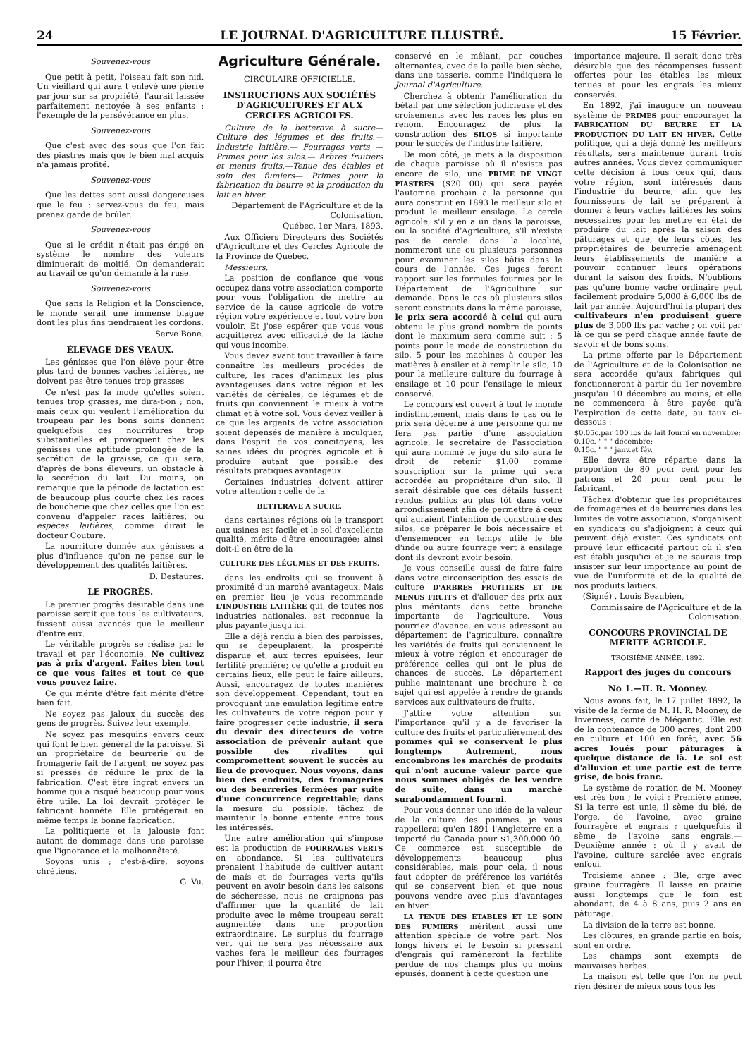24 LE JOURNAL D'AGRICULTURE ILLUSTRÉ. 15 Février.
Souvenez-vous
Que petit à petit, l'oiseau fait son nid. Un vieillard qui aura t enlevé une pierre par jour sur sa propriété, l'aurait laissée parfaitement nettoyée à ses enfants ; l'exemple de la persévérance en plus.
Souvenez-vous
Que c'est avec des sous que l'on fait des piastres mais que le bien mal acquis n'a jamais profité.
Souvenez-vous
Que les dettes sont aussi dangereuses que le feu : servez-vous du feu, mais prenez garde de brûler.
Souvenez-vous
Que si le crédit n'était pas érigé en système le nombre des voleurs diminuerait de moitié. On demanderait au travail ce qu'on demande à la ruse.
Souvenez-vous
Que sans la Religion et la Conscience, le monde serait une immense blague dont les plus fins tiendraient les cordons.
Serve Bone.
ÉLEVAGE DES VEAUX.
Les génisses que l'on élève pour être plus tard de bonnes vaches laitières, ne doivent pas être tenues trop grasses
Ce n'est pas la mode qu'elles soient tenues trop grasses, me dira-t-on ; non, mais ceux qui veulent l'amélioration du troupeau par les bons soins donnent quelquefois des nourritures trop substantielles et provoquent chez les génisses une aptitude prolongée de la secrétion de la graisse, ce qui sera, d'après de bons éleveurs, un obstacle à la secrétion du lait. Du moins, on remarque que la période de lactation est de beaucoup plus courte chez les races de boucherie que chez celles que l'on est convenu d'appeler races laitières, ou espèces laitières, comme dirait le docteur Couture.
La nourriture donnée aux génisses a plus d'influence qu'on ne pense sur le développement des qualités laitières.
D. Destaures.
LE PROGRÈS.
Le premier progrès désirable dans une paroisse serait que tous les cultivateurs, fussent aussi avancés que le meilleur d'entre eux.
Le véritable progrès se réalise par le travail et par l'économie. Ne cultivez pas à prix d'argent. Faites bien tout ce que vous faites et tout ce que vous pouvez faire.
Ce qui mérite d'être fait mérite d'être bien fait.
Ne soyez pas jaloux du succès des gens de progrès. Suivez leur exemple.
Ne soyez pas mesquins envers ceux qui font le bien général de la paroisse. Si un propriétaire de beurrerie ou de fromagerie fait de l'argent, ne soyez pas si pressés de réduire le prix de la fabrication. C'est être ingrat envers un homme qui a risqué beaucoup pour vous être utile. La loi devrait protéger le fabricant honnête. Elle protégerait en même temps la bonne fabrication.
La politiquerie et la jalousie font autant de dommage dans une paroisse que l'ignorance et la malhonnêteté.
Soyons unis ; c'est-à-dire, soyons chrétiens.
G. Vu.
Agriculture Générale.
CIRCULAIRE OFFICIELLE.
INSTRUCTIONS AUX SOCIÉTÉS D'AGRICULTURES ET AUX CERCLES AGRICOLES.
Culture de la betterave à sucre—Culture des légumes et des fruits.—Industrie laitière.— Fourrages verts —Primes pour les silos.— Arbres fruitiers et menus fruits.—Tenue des étables et soin des fumiers— Primes pour la fabrication du beurre et la production du lait en hiver.
Département de l'Agriculture et de la Colonisation.
Québec, 1er Mars, 1893.
Aux Officiers Directeurs des Sociétés d'Agriculture et des Cercles Agricole de la Province de Québec.
Messieurs,
La position de confiance que vous occupez dans votre association comporte pour vous l'obligation de mettre au service de la cause agricole de votre région votre expérience et tout votre bon vouloir. Et j'ose espérer que vous vous acquitterez avec efficacité de la tâche qui vous incombe.
Vous devez avant tout travailler à faire connaître les meilleurs procédés de culture, les races d'animaux les plus avantageuses dans votre région et les variétés de céréales, de légumes et de fruits qui conviennent le mieux à votre climat et à votre sol. Vous devez veiller à ce que les argents de votre association soient dépensés de manière à inculquer, dans l'esprit de vos concitoyens, les saines idées du progrès agricole et à produire autant que possible des résultats pratiques avantageux.
Certaines industries doivent attirer votre attention : celle de la
BETTERAVE A SUCRE,
dans certaines régions où le transport aux usines est facile et le sol d'excellente qualité, mérite d'être encouragée; ainsi doit-il en être de la
CULTURE DES LÉGUMES ET DES FRUITS.
dans les endroits qui se trouvent à proximité d'un marché avantageux. Mais en premier lieu je vous recommande L'INDUSTRIE LAITIÈRE qui, de toutes nos industries nationales, est reconnue la plus payante jusqu'ici.
Elle a déjà rendu à bien des paroisses, qui se dépeuplaient, la prospérité disparue et, aux terres épuisées, leur fertilité première; ce qu'elle a produit en certains lieux, elle peut le faire ailleurs. Aussi, encouragez de toutes manières son développement. Cependant, tout en provoquant une émulation légitime entre les cultivateurs de votre région pour y faire progresser cette industrie, il sera du devoir des directeurs de votre association de prévenir autant que possible des rivalités qui compromettent souvent le succès au lieu de provoquer. Nous voyons, dans bien des endroits, des fromageries ou des beurreries fermées par suite d'une concurrence regrettable; dans la mesure du possible, tâchez de maintenir la bonne entente entre tous les intéressés.
Une autre amélioration qui s'impose est la production de FOURRAGES VERTS en abondance. Si les cultivateurs prenaient l'habitude de cultiver autant de maïs et de fourrages verts qu'ils peuvent en avoir besoin dans les saisons de sécheresse, nous ne craignons pas d'affirmer que la quantité de lait produite avec le même troupeau serait augmentée dans une proportion extraordinaire. Le surplus du fourrage vert qui ne sera pas nécessaire aux vaches fera le meilleur des fourrages pour l'hiver; il pourra être
conservé en le mêlant, par couches alternantes, avec de la paille bien sèche, dans une tasserie, comme l'indiquera le Journal d'Agriculture.
Cherchez à obtenir l'amélioration du bétail par une sélection judicieuse et des croisements avec les races les plus en renom. Encouragez de plus la construction des SILOS si importante pour le succès de l'industrie laitière.
De mon côté, je mets à la disposition de chaque paroisse où il n'existe pas encore de silo, une PRIME DE VINGT PIASTRES ($20 00) qui sera payée l'automne prochain à la personne qui aura construit en 1893 le meilleur silo et produit le meilleur ensilage. Le cercle agricole, s'il y en a un dans la paroisse, ou la société d'Agriculture, s'il n'existe pas de cercle dans la localité, nommeront une ou plusieurs personnes pour examiner les silos bâtis dans le cours de l'année. Ces juges feront rapport sur les formules fournies par le Département de l'Agriculture sur demande. Dans le cas où plusieurs silos seront construits dans la même paroisse, le prix sera accordé à celui qui aura obtenu le plus grand nombre de points dont le maximum sera comme suit : 5 points pour le mode de construction du silo, 5 pour les machines à couper les matières à ensiler et à remplir le silo, 10 pour la meilleure culture du fourrage à ensilage et 10 pour l'ensilage le mieux conservé.
Le concours est ouvert à tout le monde indistinctement, mais dans le cas où le prix sera décerné à une personne qui ne fera pas partie d'une association agricole, le secrétaire de l'association qui aura nommé le juge du silo aura le droit de retenir $1.00 comme souscription sur la prime qui sera accordée au propriétaire d'un silo. Il serait désirable que ces détails fussent rendus publics au plus tôt dans votre arrondissement afin de permettre à ceux qui auraient l'intention de construire des silos, de préparer le bois nécessaire et d'ensemencer en temps utile le blé d'inde ou autre fourrage vert à ensilage dont ils devront avoir besoin.
Je vous conseille aussi de faire faire dans votre circonscription des essais de culture D'ARBRES FRUITIERS ET DE MENUS FRUITS et d'allouer des prix aux plus méritants dans cette branche importante de l'agriculture. Vous pourriez d'avance, en vous adressant au département de l'agriculture, connaître les variétés de fruits qui conviennent le mieux à votre région et encourager de préférence celles qui ont le plus de chances de succès. Le département publie maintenant une brochure à ce sujet qui est appelée à rendre de grands services aux cultivateurs de fruits.
J'attire votre attention sur l'importance qu'il y a de favoriser la culture des fruits et particulièrement des pommes qui se conservent le plus longtemps Autrement, nous encombrons les marchés de produits qui n'ont aucune valeur parce que nous sommes obligés de les vendre de suite, dans un marché surabondamment fourni.
Pour vous donner une idée de la valeur de la culture des pommes, je vous rappellerai qu'en 1891 l'Angleterre en a importé du Canada pour $1,300,000 00. Ce commerce est susceptible de développements beaucoup plus considérables, mais pour cela, il nous faut adopter de préférence les variétés qui se conservent bien et que nous pouvons vendre avec plus d'avantages en hiver.
LA TENUE DES ÉTABLES ET LE SOIN DES FUMIERS méritent aussi une attention spéciale de votre part. Nos longs hivers et le besoin si pressant d'engrais qui ramèneront la fertilité perdue de nos champs plus ou moins épuisés, donnent à cette question une
importance majeure. Il serait donc très désirable que des récompenses fussent offertes pour les étables les mieux tenues et pour les engrais les mieux conservés.
En 1892, j'ai inauguré un nouveau système de PRIMES pour encourager la FABRICATION DU BEURRE ET LA PRODUCTION DU LAIT EN HIVER. Cette politique, qui a déjà donné les meilleurs résultats, sera maintenue durant trois autres années. Vous devez communiquer cette décision à tous ceux qui, dans votre région, sont intéressés dans l'industrie du beurre, afin que les fournisseurs de lait se préparent à donner à leurs vaches laitières les soins nécessaires pour les mettre en état de produire du lait après la saison des pâturages et que, de leurs côtés, les propriétaires de beurrerie aménagent leurs établissements de manière à pouvoir continuer leurs opérations durant la saison des froids. N'oublions pas qu'une bonne vache ordinaire peut facilement produire 5,000 à 6,000 lbs de lait par année. Aujourd'hui la plupart des cultivateurs n'en produisent guère plus de 3,000 lbs par vache ; on voit par là ce qui se perd chaque année faute de savoir et de bons soins.
La prime offerte par le Département de l'Agriculture et de la Colonisation ne sera accordée qu'aux fabriques qui fonctionneront à partir du 1er novembre jusqu'au 10 décembre au moins, et elle ne commencera à être payée qu'à l'expiration de cette date, au taux ci-dessous :
$0.05c.par 100 lbs de lait fourni en novembre;
0.10c. " " " décembre;
0.15c. " " " janv.et fév.
Elle devra être répartie dans la proportion de 80 pour cent pour les patrons et 20 pour cent pour le fabricant.
Tâchez d'obtenir que les propriétaires de fromageries et de beurreries dans les limites de votre association, s'organisent en syndicats ou s'adjoignent à ceux qui peuvent déjà exister. Ces syndicats ont prouvé leur efficacité partout où il s'en est établi jusqu'ici et je ne saurais trop insister sur leur importance au point de vue de l'uniformité et de la qualité de nos produits laitiers.
(Signé) . Louis Beaubien,
Commissaire de l'Agriculture et de la Colonisation.
CONCOURS PROVINCIAL DE MÉRITE AGRICOLE.
TROISIÈME ANNÉE, 1892.
Rapport des juges du concours
No 1.—H. R. Mooney.
Nous avons fait, le 17 juillet 1892, la visite de la ferme de M. H. R. Mooney, de Inverness, comté de Mégantic. Elle est de la contenance de 300 acres, dont 200 en culture et 100 en forêt, avec 56 acres loués pour pâturages à quelque distance de là. Le sol est d'alluvion et une partie est de terre grise, de bois franc.
Le système de rotation de M. Mooney est très bon ; le voici : Première année. Si la terre est unie, il sème du blé, de l'orge, de l'avoine, avec graine fourragère et engrais ; quelquefois il sème de l'avoine sans engrais.—Deuxième année : où il y avait de l'avoine, culture sarclée avec engrais enfoui.
Troisième année : Blé, orge avec graine fourragère. Il laisse en prairie aussi longtemps que le foin est abondant, de 4 à 8 ans, puis 2 ans en pâturage.
La division de la terre est bonne.
Les clôtures, en grande partie en bois, sont en ordre.
Les champs sont exempts de mauvaises herbes.
La maison est telle que l'on ne peut rien désirer de mieux sous tous les